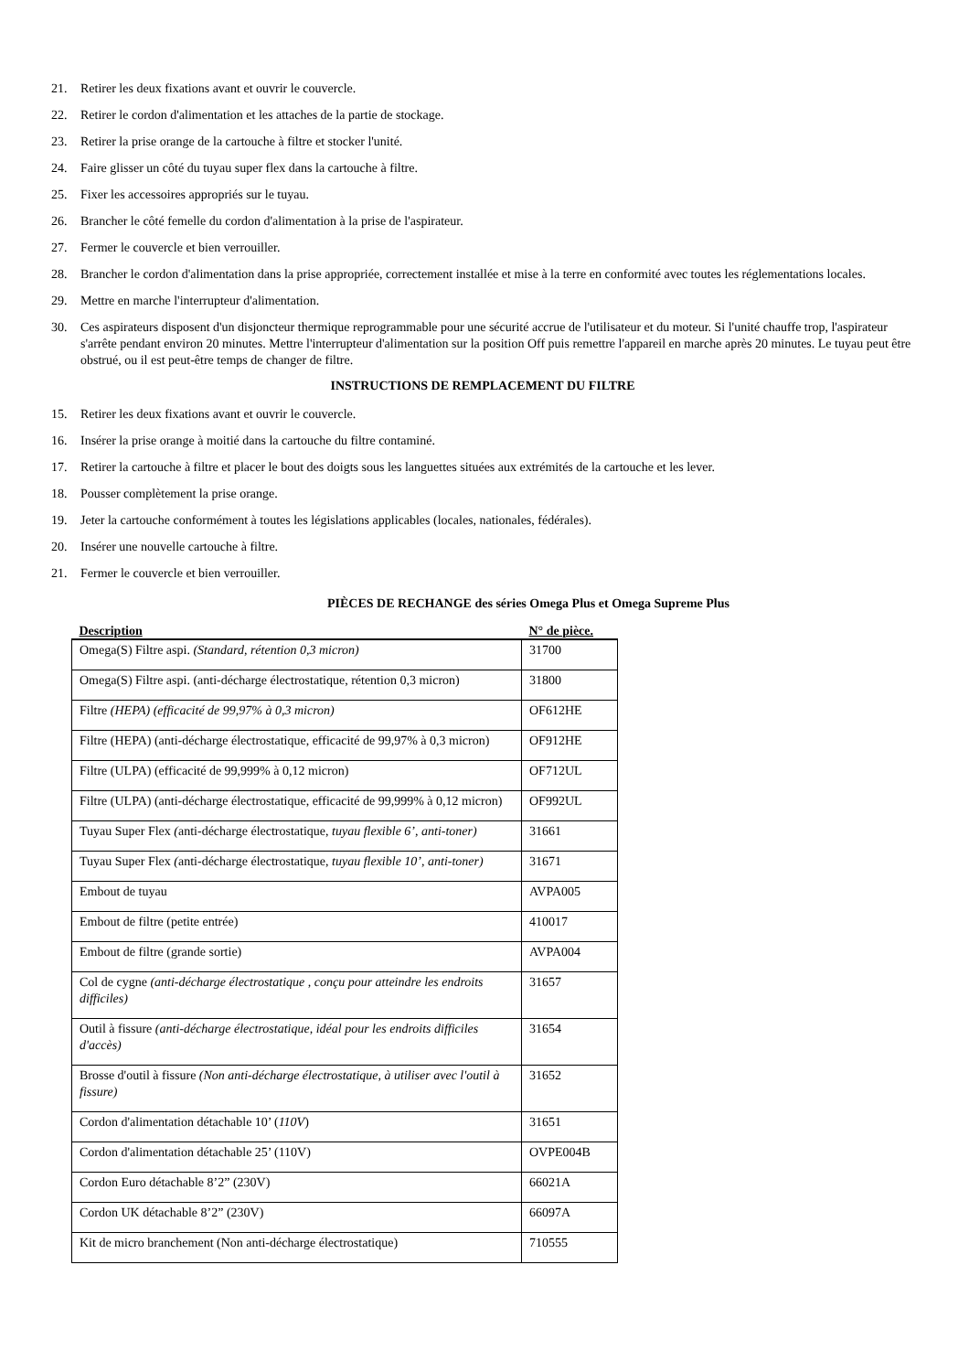21. Retirer les deux fixations avant et ouvrir le couvercle.
22. Retirer le cordon d'alimentation et les attaches de la partie de stockage.
23. Retirer la prise orange de la cartouche à filtre et stocker l'unité.
24. Faire glisser un côté du tuyau super flex dans la cartouche à filtre.
25. Fixer les accessoires appropriés sur le tuyau.
26. Brancher le côté femelle du cordon d'alimentation à la prise de l'aspirateur.
27. Fermer le couvercle et bien verrouiller.
28. Brancher le cordon d'alimentation dans la prise appropriée, correctement installée et mise à la terre en conformité avec toutes les réglementations locales.
29. Mettre en marche l'interrupteur d'alimentation.
30. Ces aspirateurs disposent d'un disjoncteur thermique reprogrammable pour une sécurité accrue de l'utilisateur et du moteur. Si l'unité chauffe trop, l'aspirateur s'arrête pendant environ 20 minutes. Mettre l'interrupteur d'alimentation sur la position Off puis remettre l'appareil en marche après 20 minutes. Le tuyau peut être obstrué, ou il est peut-être temps de changer de filtre.
INSTRUCTIONS DE REMPLACEMENT DU FILTRE
15. Retirer les deux fixations avant et ouvrir le couvercle.
16. Insérer la prise orange à moitié dans la cartouche du filtre contaminé.
17. Retirer la cartouche à filtre et placer le bout des doigts sous les languettes situées aux extrémités de la cartouche et les lever.
18. Pousser complètement la prise orange.
19. Jeter la cartouche conformément à toutes les législations applicables (locales, nationales, fédérales).
20. Insérer une nouvelle cartouche à filtre.
21. Fermer le couvercle et bien verrouiller.
PIÈCES DE RECHANGE des séries Omega Plus et Omega Supreme Plus
| Description | N° de pièce. |
| --- | --- |
| Omega(S) Filtre aspi. (Standard, rétention 0,3 micron) | 31700 |
| Omega(S) Filtre aspi. (anti-décharge électrostatique, rétention 0,3 micron) | 31800 |
| Filtre (HEPA) (efficacité de 99,97% à 0,3 micron) | OF612HE |
| Filtre (HEPA) (anti-décharge électrostatique, efficacité de 99,97% à 0,3 micron) | OF912HE |
| Filtre (ULPA) (efficacité de 99,999% à 0,12 micron) | OF712UL |
| Filtre (ULPA) (anti-décharge électrostatique, efficacité de 99,999% à 0,12 micron) | OF992UL |
| Tuyau Super Flex ( anti-décharge électrostatique, tuyau flexible 6’, anti-toner) | 31661 |
| Tuyau Super Flex ( anti-décharge électrostatique, tuyau flexible 10’, anti-toner) | 31671 |
| Embout de tuyau | AVPA005 |
| Embout de filtre (petite entrée) | 410017 |
| Embout de filtre (grande sortie) | AVPA004 |
| Col de cygne (anti-décharge électrostatique , conçu pour atteindre les endroits difficiles) | 31657 |
| Outil à fissure (anti-décharge électrostatique, idéal pour les endroits difficiles d'accès) | 31654 |
| Brosse d'outil à fissure (Non anti-décharge électrostatique, à utiliser avec l'outil à fissure) | 31652 |
| Cordon d'alimentation détachable 10’ ( 110V ) | 31651 |
| Cordon d'alimentation détachable 25’ (110V) | OVPE004B |
| Cordon Euro détachable 8’2” (230V) | 66021A |
| Cordon UK détachable 8’2” (230V) | 66097A |
| Kit de micro branchement (Non anti-décharge électrostatique) | 710555 |